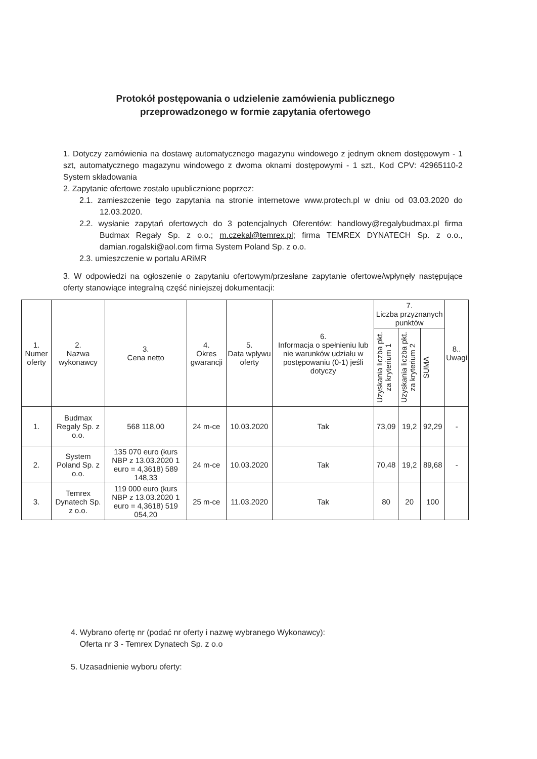Protokół postępowania o udzielenie zamówienia publicznego
przeprowadzonego w formie zapytania ofertowego
1. Dotyczy zamówienia na dostawę automatycznego magazynu windowego z jednym oknem dostępowym - 1 szt, automatycznego magazynu windowego z dwoma oknami dostępowymi - 1 szt., Kod CPV: 42965110-2 System składowania
2. Zapytanie ofertowe zostało upublicznione poprzez:
2.1. zamieszczenie tego zapytania na stronie internetowe www.protech.pl w dniu od 03.03.2020 do 12.03.2020.
2.2. wysłanie zapytań ofertowych do 3 potencjalnych Oferentów: handlowy@regalybudmax.pl firma Budmax Regały Sp. z o.o.; m.czekal@temrex.pl; firma TEMREX DYNATECH Sp. z o.o., damian.rogalski@aol.com firma System Poland Sp. z o.o.
2.3. umieszczenie w portalu ARiMR
3. W odpowiedzi na ogłoszenie o zapytaniu ofertowym/przesłane zapytanie ofertowe/wpłynęły następujące oferty stanowiące integralną część niniejszej dokumentacji:
| 1. Numer oferty | 2. Nazwa wykonawcy | 3. Cena netto | 4. Okres gwarancji | 5. Data wpływu oferty | 6. Informacja o spełnieniu lub nie warunków udziału w postępowaniu (0-1) jeśli dotyczy | 7. Liczba przyznanych punktów | | | 8.. Uwagi |
| --- | --- | --- | --- | --- | --- | --- | --- | --- | --- |
| | | | | | | Uzyskania liczba pkt. za kryterium 1 | Uzyskania liczba pkt. za kryterium 2 | SUMA | |
| 1. | Budmax Regały Sp. z o.o. | 568 118,00 | 24 m-ce | 10.03.2020 | Tak | 73,09 | 19,2 | 92,29 | - |
| 2. | System Poland Sp. z o.o. | 135 070 euro (kurs NBP z 13.03.2020 1 euro = 4,3618) 589 148,33 | 24 m-ce | 10.03.2020 | Tak | 70,48 | 19,2 | 89,68 | - |
| 3. | Temrex Dynatech Sp. z o.o. | 119 000 euro (kurs NBP z 13.03.2020 1 euro = 4,3618) 519 054,20 | 25 m-ce | 11.03.2020 | Tak | 80 | 20 | 100 | |
4. Wybrano ofertę nr (podać nr oferty i nazwę wybranego Wykonawcy):
Oferta nr 3 - Temrex Dynatech Sp. z o.o
5. Uzasadnienie wyboru oferty: